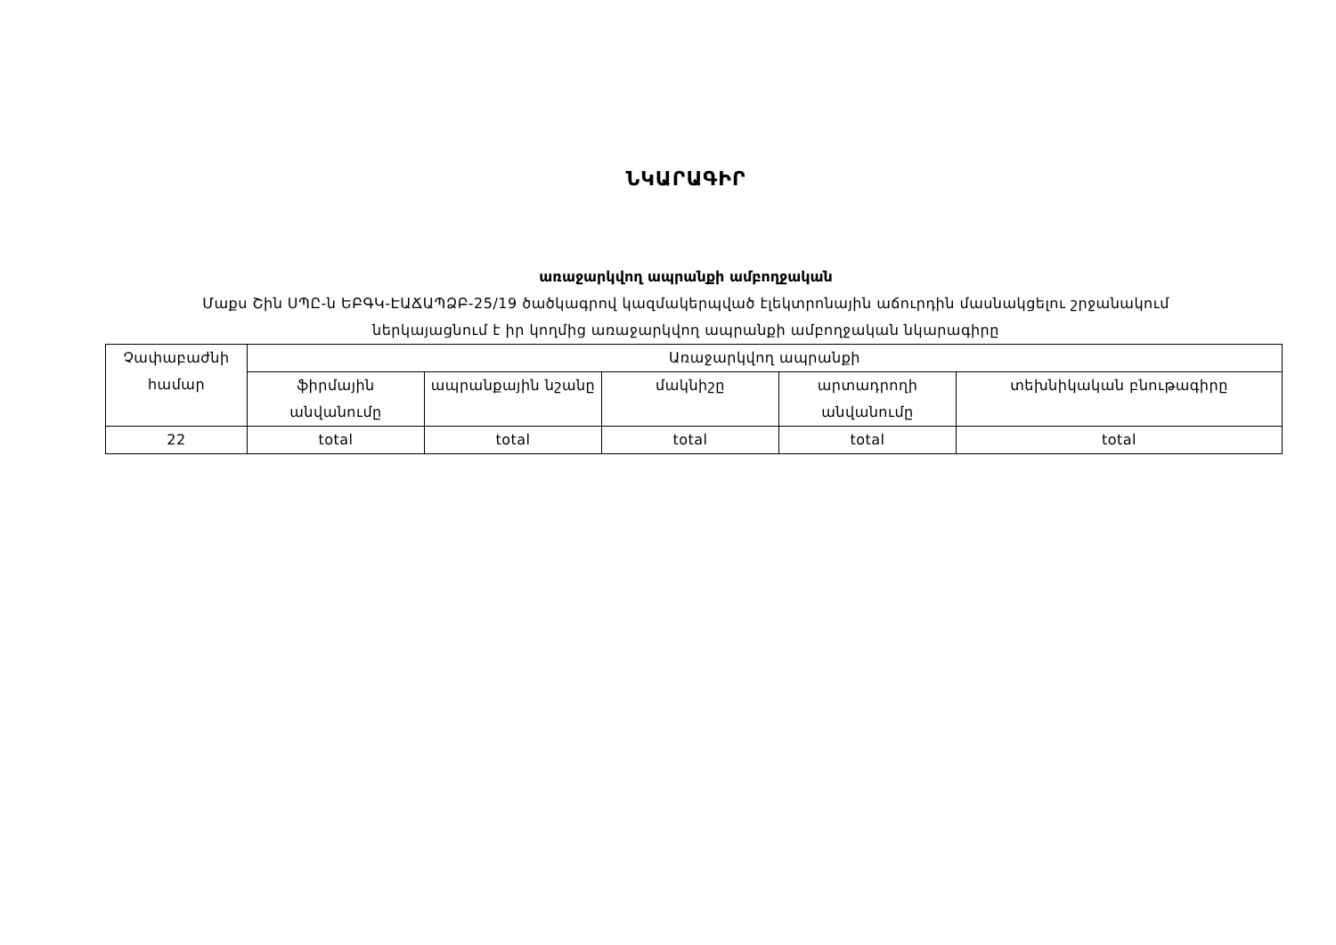ՆԿԱՐԱԳԻՐ
առաջարկվող ապրանքի ամբողջական
Մաքս Շին ՍՊԸ-ն ԵԲԳԿ-ԷԱՃԱՊՁԲ-25/19 ծածկագրով կազմակերպված էլեկտրոնային աճուրդին մասնակցելու շրջանակում
ներկայացնում է իր կողմից առաջարկվող ապրանքի ամբողջական նկարագիրը
| Չափաբաժնի համար | Առաջարկվող ապրանքի | | | | |
| --- | --- | --- | --- | --- | --- |
| | ֆիրմային անվանումը | ապրանքային նշանը | մակնիշը | արտադրողի անվանումը | տեխնիկական բնութագիրը |
| 22 | total | total | total | total | total |